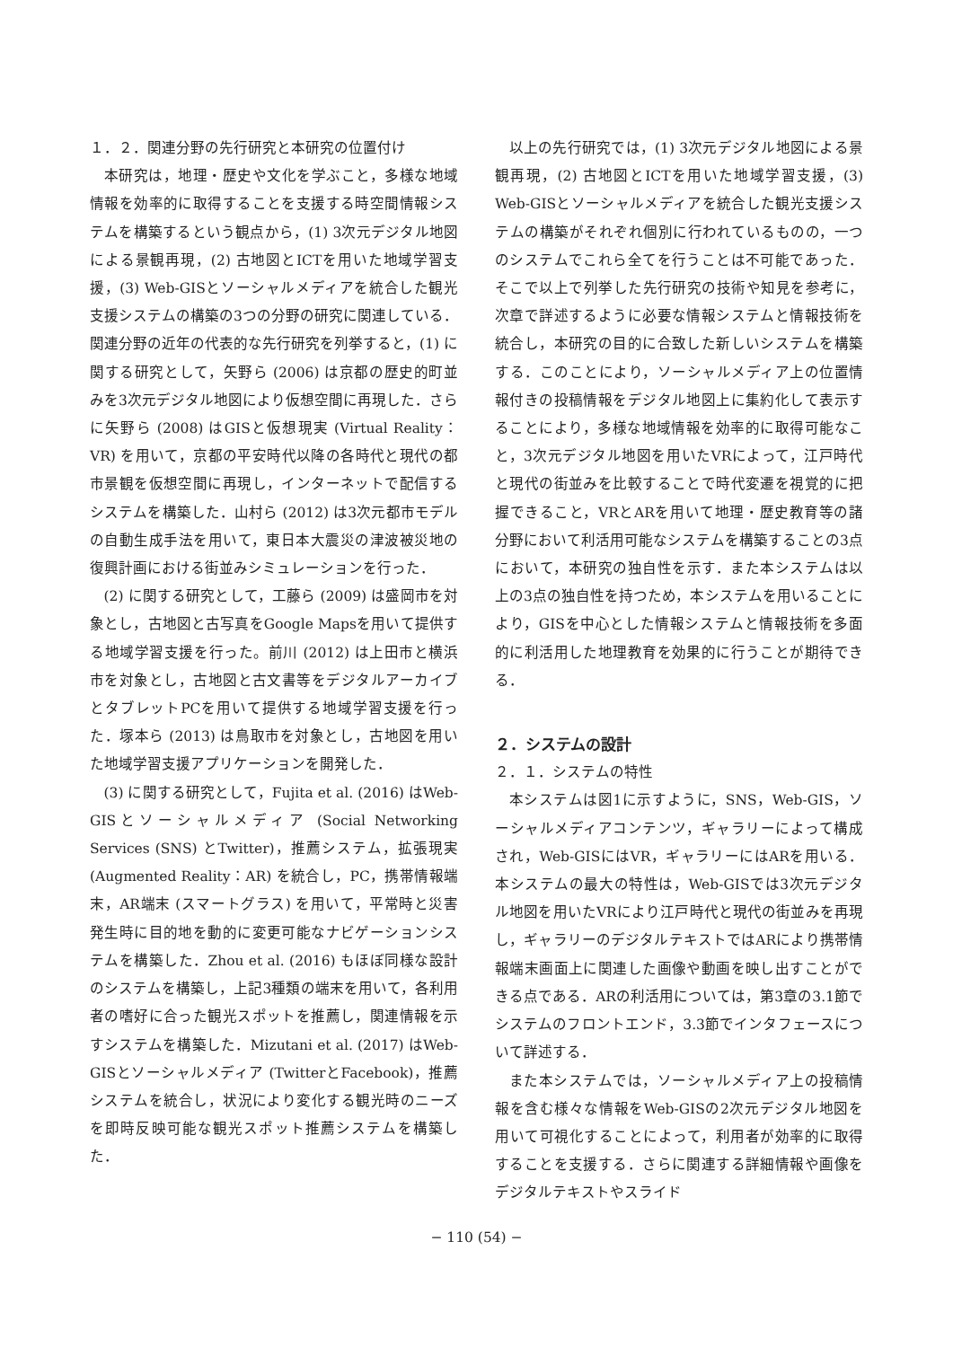１．２．関連分野の先行研究と本研究の位置付け
本研究は，地理・歴史や文化を学ぶこと，多様な地域情報を効率的に取得することを支援する時空間情報システムを構築するという観点から，(1) 3次元デジタル地図による景観再現，(2) 古地図とICTを用いた地域学習支援，(3) Web-GISとソーシャルメディアを統合した観光支援システムの構築の3つの分野の研究に関連している．関連分野の近年の代表的な先行研究を列挙すると，(1) に関する研究として，矢野ら (2006) は京都の歴史的町並みを3次元デジタル地図により仮想空間に再現した．さらに矢野ら (2008) はGISと仮想現実 (Virtual Reality：VR) を用いて，京都の平安時代以降の各時代と現代の都市景観を仮想空間に再現し，インターネットで配信するシステムを構築した．山村ら (2012) は3次元都市モデルの自動生成手法を用いて，東日本大震災の津波被災地の復興計画における街並みシミュレーションを行った．
(2) に関する研究として，工藤ら (2009) は盛岡市を対象とし，古地図と古写真をGoogle Mapsを用いて提供する地域学習支援を行った。前川 (2012) は上田市と横浜市を対象とし，古地図と古文書等をデジタルアーカイブとタブレットPCを用いて提供する地域学習支援を行った．塚本ら (2013) は鳥取市を対象とし，古地図を用いた地域学習支援アプリケーションを開発した．
(3) に関する研究として，Fujita et al. (2016) はWeb-GISとソーシャルメディア (Social Networking Services (SNS) とTwitter)，推薦システム，拡張現実 (Augmented Reality：AR) を統合し，PC，携帯情報端末，AR端末 (スマートグラス) を用いて，平常時と災害発生時に目的地を動的に変更可能なナビゲーションシステムを構築した．Zhou et al. (2016) もほぼ同様な設計のシステムを構築し，上記3種類の端末を用いて，各利用者の嗜好に合った観光スポットを推薦し，関連情報を示すシステムを構築した．Mizutani et al. (2017) はWeb-GISとソーシャルメディア (TwitterとFacebook)，推薦システムを統合し，状況により変化する観光時のニーズを即時反映可能な観光スポット推薦システムを構築した．
以上の先行研究では，(1) 3次元デジタル地図による景観再現，(2) 古地図とICTを用いた地域学習支援，(3) Web-GISとソーシャルメディアを統合した観光支援システムの構築がそれぞれ個別に行われているものの，一つのシステムでこれら全てを行うことは不可能であった．そこで以上で列挙した先行研究の技術や知見を参考に，次章で詳述するように必要な情報システムと情報技術を統合し，本研究の目的に合致した新しいシステムを構築する．このことにより，ソーシャルメディア上の位置情報付きの投稿情報をデジタル地図上に集約化して表示することにより，多様な地域情報を効率的に取得可能なこと，3次元デジタル地図を用いたVRによって，江戸時代と現代の街並みを比較することで時代変遷を視覚的に把握できること，VRとARを用いて地理・歴史教育等の諸分野において利活用可能なシステムを構築することの3点において，本研究の独自性を示す．また本システムは以上の3点の独自性を持つため，本システムを用いることにより，GISを中心とした情報システムと情報技術を多面的に利活用した地理教育を効果的に行うことが期待できる．
２．システムの設計
２．１．システムの特性
本システムは図1に示すように，SNS，Web-GIS，ソーシャルメディアコンテンツ，ギャラリーによって構成され，Web-GISにはVR，ギャラリーにはARを用いる．本システムの最大の特性は，Web-GISでは3次元デジタル地図を用いたVRにより江戸時代と現代の街並みを再現し，ギャラリーのデジタルテキストではARにより携帯情報端末画面上に関連した画像や動画を映し出すことができる点である．ARの利活用については，第3章の3.1節でシステムのフロントエンド，3.3節でインタフェースについて詳述する．
また本システムでは，ソーシャルメディア上の投稿情報を含む様々な情報をWeb-GISの2次元デジタル地図を用いて可視化することによって，利用者が効率的に取得することを支援する．さらに関連する詳細情報や画像をデジタルテキストやスライド
− 110 (54) −